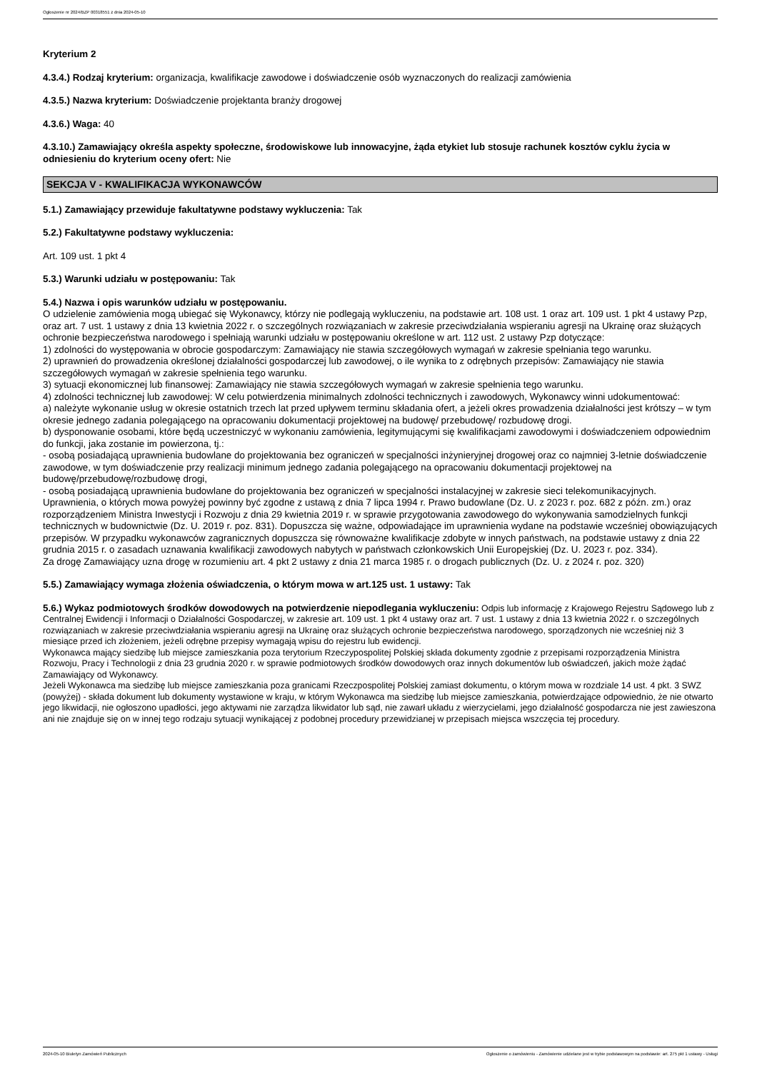Ogłoszenie nr 2024/BZP 00318551 z dnia 2024-05-10
Kryterium 2
4.3.4.) Rodzaj kryterium: organizacja, kwalifikacje zawodowe i doświadczenie osób wyznaczonych do realizacji zamówienia
4.3.5.) Nazwa kryterium: Doświadczenie projektanta branży drogowej
4.3.6.) Waga: 40
4.3.10.) Zamawiający określa aspekty społeczne, środowiskowe lub innowacyjne, żąda etykiet lub stosuje rachunek kosztów cyklu życia w odniesieniu do kryterium oceny ofert: Nie
SEKCJA V - KWALIFIKACJA WYKONAWCÓW
5.1.) Zamawiający przewiduje fakultatywne podstawy wykluczenia: Tak
5.2.) Fakultatywne podstawy wykluczenia:
Art. 109 ust. 1 pkt 4
5.3.) Warunki udziału w postępowaniu: Tak
5.4.) Nazwa i opis warunków udziału w postępowaniu.
O udzielenie zamówienia mogą ubiegać się Wykonawcy, którzy nie podlegają wykluczeniu, na podstawie art. 108 ust. 1 oraz art. 109 ust. 1 pkt 4 ustawy Pzp, oraz art. 7 ust. 1 ustawy z dnia 13 kwietnia 2022 r. o szczególnych rozwiązaniach w zakresie przeciwdziałania wspieraniu agresji na Ukrainę oraz służących ochronie bezpieczeństwa narodowego i spełniają warunki udziału w postępowaniu określone w art. 112 ust. 2 ustawy Pzp dotyczące:
1) zdolności do występowania w obrocie gospodarczym: Zamawiający nie stawia szczegółowych wymagań w zakresie spełniania tego warunku.
2) uprawnień do prowadzenia określonej działalności gospodarczej lub zawodowej, o ile wynika to z odrębnych przepisów: Zamawiający nie stawia szczegółowych wymagań w zakresie spełnienia tego warunku.
3) sytuacji ekonomicznej lub finansowej: Zamawiający nie stawia szczegółowych wymagań w zakresie spełnienia tego warunku.
4) zdolności technicznej lub zawodowej: W celu potwierdzenia minimalnych zdolności technicznych i zawodowych, Wykonawcy winni udokumentować:
a) należyte wykonanie usług w okresie ostatnich trzech lat przed upływem terminu składania ofert, a jeżeli okres prowadzenia działalności jest krótszy – w tym okresie jednego zadania polegającego na opracowaniu dokumentacji projektowej na budowę/ przebudowę/ rozbudowę drogi.
b) dysponowanie osobami, które będą uczestniczyć w wykonaniu zamówienia, legitymującymi się kwalifikacjami zawodowymi i doświadczeniem odpowiednim do funkcji, jaka zostanie im powierzona, tj.:
- osobą posiadającą uprawnienia budowlane do projektowania bez ograniczeń w specjalności inżynieryjnej drogowej oraz co najmniej 3-letnie doświadczenie zawodowe, w tym doświadczenie przy realizacji minimum jednego zadania polegającego na opracowaniu dokumentacji projektowej na budowę/przebudowę/rozbudowę drogi,
- osobą posiadającą uprawnienia budowlane do projektowania bez ograniczeń w specjalności instalacyjnej w zakresie sieci telekomunikacyjnych.
Uprawnienia, o których mowa powyżej powinny być zgodne z ustawą z dnia 7 lipca 1994 r. Prawo budowlane (Dz. U. z 2023 r. poz. 682 z późn. zm.) oraz rozporządzeniem Ministra Inwestycji i Rozwoju z dnia 29 kwietnia 2019 r. w sprawie przygotowania zawodowego do wykonywania samodzielnych funkcji technicznych w budownictwie (Dz. U. 2019 r. poz. 831). Dopuszcza się ważne, odpowiadające im uprawnienia wydane na podstawie wcześniej obowiązujących przepisów. W przypadku wykonawców zagranicznych dopuszcza się równoważne kwalifikacje zdobyte w innych państwach, na podstawie ustawy z dnia 22 grudnia 2015 r. o zasadach uznawania kwalifikacji zawodowych nabytych w państwach członkowskich Unii Europejskiej (Dz. U. 2023 r. poz. 334).
Za drogę Zamawiający uzna drogę w rozumieniu art. 4 pkt 2 ustawy z dnia 21 marca 1985 r. o drogach publicznych (Dz. U. z 2024 r. poz. 320)
5.5.) Zamawiający wymaga złożenia oświadczenia, o którym mowa w art.125 ust. 1 ustawy: Tak
5.6.) Wykaz podmiotowych środków dowodowych na potwierdzenie niepodlegania wykluczeniu: Odpis lub informację z Krajowego Rejestru Sądowego lub z Centralnej Ewidencji i Informacji o Działalności Gospodarczej, w zakresie art. 109 ust. 1 pkt 4 ustawy oraz art. 7 ust. 1 ustawy z dnia 13 kwietnia 2022 r. o szczególnych rozwiązaniach w zakresie przeciwdziałania wspieraniu agresji na Ukrainę oraz służących ochronie bezpieczeństwa narodowego, sporządzonych nie wcześniej niż 3 miesiące przed ich złożeniem, jeżeli odrębne przepisy wymagają wpisu do rejestru lub ewidencji.
Wykonawca mający siedzibę lub miejsce zamieszkania poza terytorium Rzeczypospolitej Polskiej składa dokumenty zgodnie z przepisami rozporządzenia Ministra Rozwoju, Pracy i Technologii z dnia 23 grudnia 2020 r. w sprawie podmiotowych środków dowodowych oraz innych dokumentów lub oświadczeń, jakich może żądać Zamawiający od Wykonawcy.
Jeżeli Wykonawca ma siedzibę lub miejsce zamieszkania poza granicami Rzeczpospolitej Polskiej zamiast dokumentu, o którym mowa w rozdziale 14 ust. 4 pkt. 3 SWZ (powyżej) - składa dokument lub dokumenty wystawione w kraju, w którym Wykonawca ma siedzibę lub miejsce zamieszkania, potwierdzające odpowiednio, że nie otwarto jego likwidacji, nie ogłoszono upadłości, jego aktywami nie zarządza likwidator lub sąd, nie zawarł układu z wierzycielami, jego działalność gospodarcza nie jest zawieszona ani nie znajduje się on w innej tego rodzaju sytuacji wynikającej z podobnej procedury przewidzianej w przepisach miejsca wszczęcia tej procedury.
2024-05-10 Biuletyn Zamówień Publicznych Ogłoszenie o zamówieniu - Zamówienie udzielane jest w trybie podstawowym na podstawie: art. 275 pkt 1 ustawy - Usługi